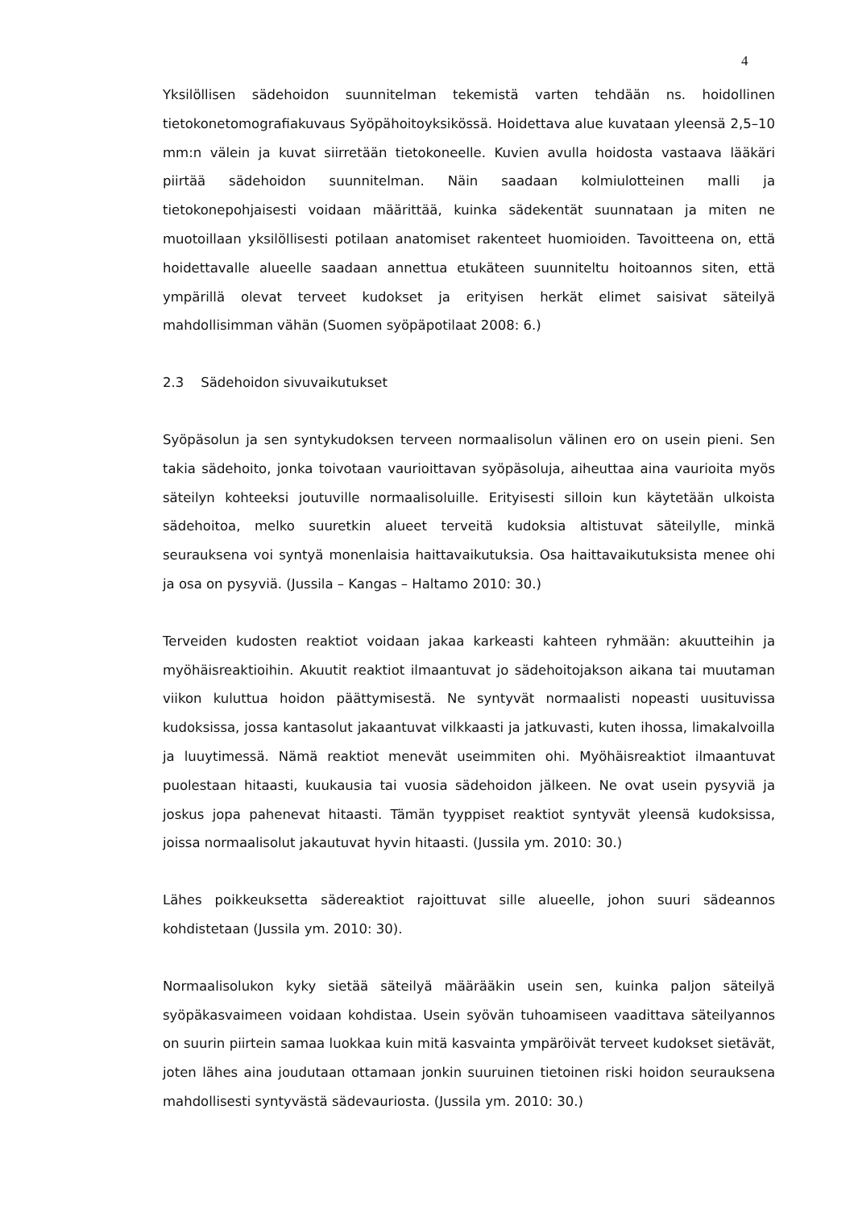4
Yksilöllisen sädehoidon suunnitelman tekemistä varten tehdään ns. hoidollinen tietokonetomografiakuvaus Syöpähoitoyksikössä. Hoidettava alue kuvataan yleensä 2,5–10 mm:n välein ja kuvat siirretään tietokoneelle. Kuvien avulla hoidosta vastaava lääkäri piirtää sädehoidon suunnitelman. Näin saadaan kolmiulotteinen malli ja tietokonepohjaisesti voidaan määrittää, kuinka sädekentät suunnataan ja miten ne muotoillaan yksilöllisesti potilaan anatomiset rakenteet huomioiden. Tavoitteena on, että hoidettavalle alueelle saadaan annettua etukäteen suunniteltu hoitoannos siten, että ympärillä olevat terveet kudokset ja erityisen herkät elimet saisivat säteilyä mahdollisimman vähän (Suomen syöpäpotilaat 2008: 6.)
2.3 Sädehoidon sivuvaikutukset
Syöpäsolun ja sen syntykudoksen terveen normaalisolun välinen ero on usein pieni. Sen takia sädehoito, jonka toivotaan vaurioittavan syöpäsoluja, aiheuttaa aina vaurioita myös säteilyn kohteeksi joutuville normaalisoluille. Erityisesti silloin kun käytetään ulkoista sädehoitoa, melko suuretkin alueet terveitä kudoksia altistuvat säteilylle, minkä seurauksena voi syntyä monenlaisia haittavaikutuksia. Osa haittavaikutuksista menee ohi ja osa on pysyviä. (Jussila – Kangas – Haltamo 2010: 30.)
Terveiden kudosten reaktiot voidaan jakaa karkeasti kahteen ryhmään: akuutteihin ja myöhäisreaktioihin. Akuutit reaktiot ilmaantuvat jo sädehoitojakson aikana tai muutaman viikon kuluttua hoidon päättymisestä. Ne syntyvät normaalisti nopeasti uusituvissa kudoksissa, jossa kantasolut jakaantuvat vilkkaasti ja jatkuvasti, kuten ihossa, limakalvoilla ja luuytimessä. Nämä reaktiot menevät useimmiten ohi. Myöhäisreaktiot ilmaantuvat puolestaan hitaasti, kuukausia tai vuosia sädehoidon jälkeen. Ne ovat usein pysyviä ja joskus jopa pahenevat hitaasti. Tämän tyyppiset reaktiot syntyvät yleensä kudoksissa, joissa normaalisolut jakautuvat hyvin hitaasti. (Jussila ym. 2010: 30.)
Lähes poikkeuksetta sädereaktiot rajoittuvat sille alueelle, johon suuri sädeannos kohdistetaan (Jussila ym. 2010: 30).
Normaalisolukon kyky sietää säteilyä määrääkin usein sen, kuinka paljon säteilyä syöpäkasvaimeen voidaan kohdistaa. Usein syövän tuhoamiseen vaadittava säteilyannos on suurin piirtein samaa luokkaa kuin mitä kasvainta ympäröivät terveet kudokset sietävät, joten lähes aina joudutaan ottamaan jonkin suuruinen tietoinen riski hoidon seurauksena mahdollisesti syntyvästä sädevauriosta. (Jussila ym. 2010: 30.)